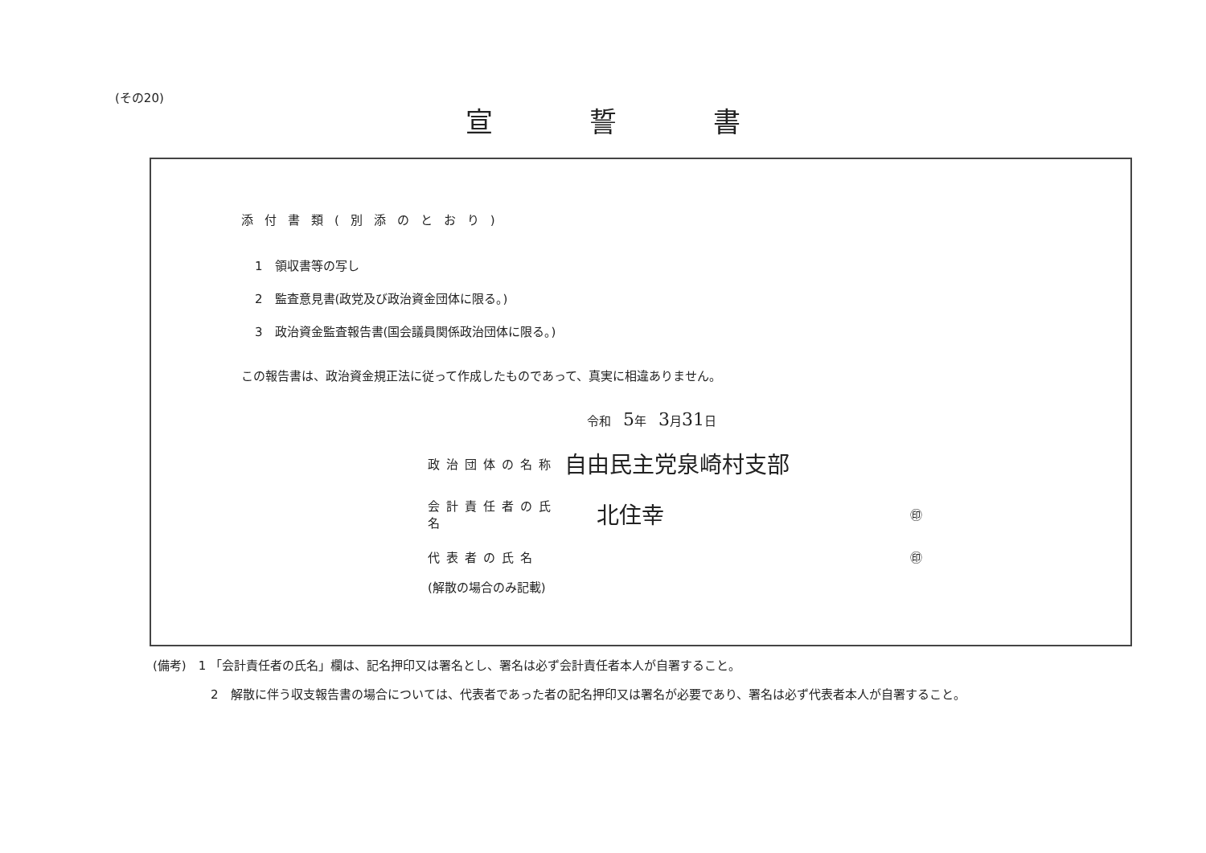(その20)
宣誓書
添付書類(別添のとおり)
1　領収書等の写し
2　監査意見書(政党及び政治資金団体に限る。)
3　政治資金監査報告書(国会議員関係政治団体に限る。)
この報告書は、政治資金規正法に従って作成したものであって、真実に相違ありません。
令和　5年　3月31日
政治団体の名称 自由民主党泉崎村支部
会計責任者の氏名 北住幸 ㊞
代表者の氏名 ㊞
(解散の場合のみ記載)
(備考)　1 「会計責任者の氏名」欄は、記名押印又は署名とし、署名は必ず会計責任者本人が自署すること。
2　解散に伴う収支報告書の場合については、代表者であった者の記名押印又は署名が必要であり、署名は必ず代表者本人が自署すること。